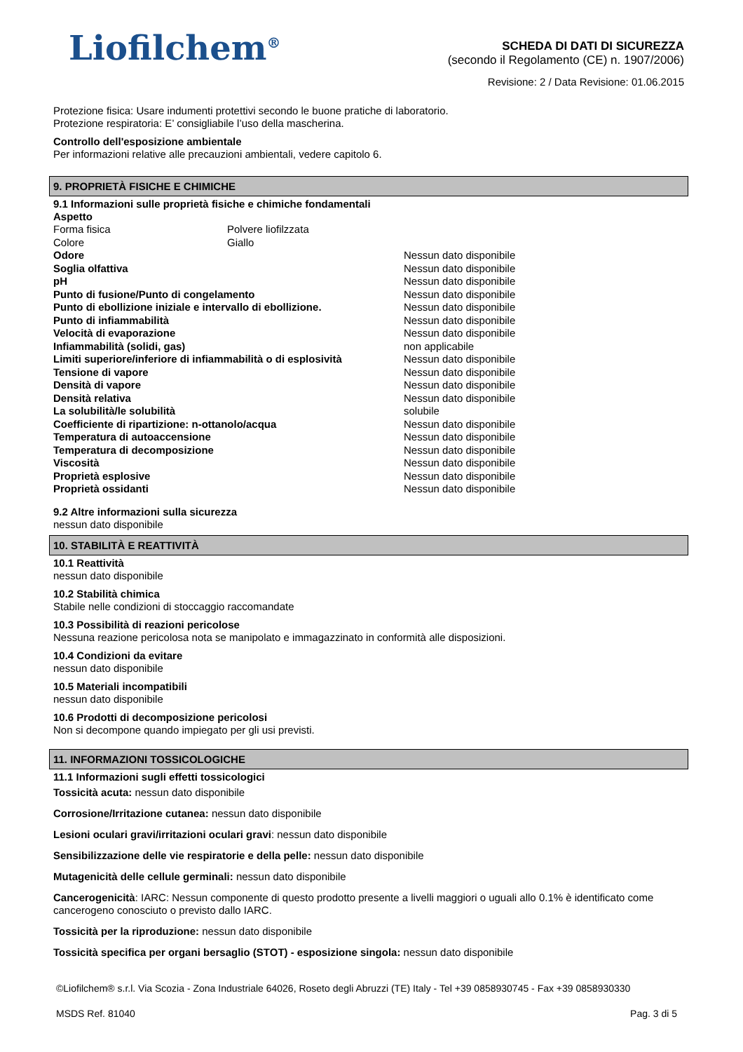Liofilchem<sup>®</sup>
SCHEDA DI DATI DI SICUREZZA
(secondo il Regolamento (CE) n. 1907/2006)
Revisione: 2 / Data Revisione: 01.06.2015
Protezione fisica: Usare indumenti protettivi secondo le buone pratiche di laboratorio.
Protezione respiratoria: E’ consigliabile l’uso della mascherina.
Controllo dell'esposizione ambientale
Per informazioni relative alle precauzioni ambientali, vedere capitolo 6.
9. PROPRIETÀ FISICHE E CHIMICHE
9.1 Informazioni sulle proprietà fisiche e chimiche fondamentali
Aspetto
| Forma fisica | Polvere liofilzzata | |
| Colore | Giallo | |
| Odore | Nessun dato disponibile |
| Soglia olfattiva | Nessun dato disponibile |
| pH | Nessun dato disponibile |
| Punto di fusione/Punto di congelamento | Nessun dato disponibile |
| Punto di ebollizione iniziale e intervallo di ebollizione. | Nessun dato disponibile |
| Punto di infiammabilità | Nessun dato disponibile |
| Velocità di evaporazione | Nessun dato disponibile |
| Infiammabilità (solidi, gas) | non applicabile |
| Limiti superiore/inferiore di infiammabilità o di esplosività | Nessun dato disponibile |
| Tensione di vapore | Nessun dato disponibile |
| Densità di vapore | Nessun dato disponibile |
| Densità relativa | Nessun dato disponibile |
| La solubilità/le solubilità | solubile |
| Coefficiente di ripartizione: n-ottanolo/acqua | Nessun dato disponibile |
| Temperatura di autoaccensione | Nessun dato disponibile |
| Temperatura di decomposizione | Nessun dato disponibile |
| Viscosità | Nessun dato disponibile |
| Proprietà esplosive | Nessun dato disponibile |
| Proprietà ossidanti | Nessun dato disponibile |
9.2 Altre informazioni sulla sicurezza
nessun dato disponibile
10. STABILITÀ E REATTIVITÀ
10.1 Reattività
nessun dato disponibile
10.2 Stabilità chimica
Stabile nelle condizioni di stoccaggio raccomandate
10.3 Possibilità di reazioni pericolose
Nessuna reazione pericolosa nota se manipolato e immagazzinato in conformità alle disposizioni.
10.4 Condizioni da evitare
nessun dato disponibile
10.5 Materiali incompatibili
nessun dato disponibile
10.6 Prodotti di decomposizione pericolosi
Non si decompone quando impiegato per gli usi previsti.
11. INFORMAZIONI TOSSICOLOGICHE
11.1 Informazioni sugli effetti tossicologici
Tossicità acuta: nessun dato disponibile
Corrosione/Irritazione cutanea: nessun dato disponibile
Lesioni oculari gravi/irritazioni oculari gravi: nessun dato disponibile
Sensibilizzazione delle vie respiratorie e della pelle: nessun dato disponibile
Mutagenicità delle cellule germinali: nessun dato disponibile
Cancerogenicità: IARC: Nessun componente di questo prodotto presente a livelli maggiori o uguali allo 0.1% è identificato come cancerogeno conosciuto o previsto dallo IARC.
Tossicità per la riproduzione: nessun dato disponibile
Tossicità specifica per organi bersaglio (STOT) - esposizione singola: nessun dato disponibile
©Liofilchem® s.r.l. Via Scozia - Zona Industriale 64026, Roseto degli Abruzzi (TE) Italy - Tel +39 0858930745 - Fax +39 0858930330
MSDS Ref. 81040 Pag. 3 di 5